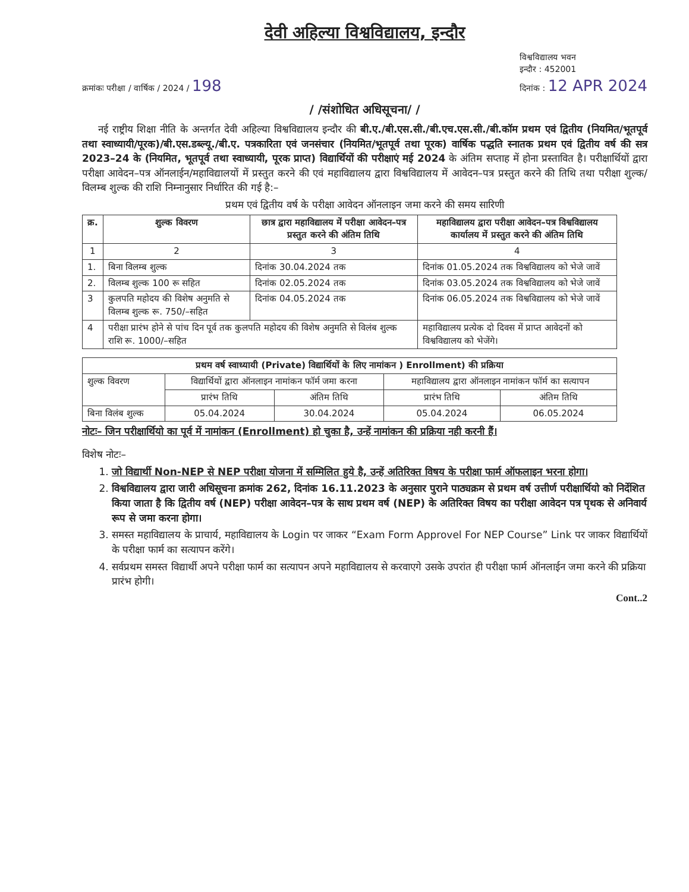देवी अहिल्या विश्वविद्यालय, इन्दौर
क्रमांकः परीक्षा / वार्षिक / 2024 / 198
विश्वविद्यालय भवन
इन्दौर : 452001
दिनांक : 12 APR 2024
/ /संशोधित अधिसूचना/ /
नई राष्ट्रीय शिक्षा नीति के अन्तर्गत देवी अहिल्या विश्वविद्यालय इन्दौर की बी.ए./बी.एस.सी./बी.एच.एस.सी./बी.कॉम प्रथम एवं द्वितीय (नियमित/भूतपूर्व तथा स्वाध्यायी/पूरक)/बी.एस.डब्ल्यू./बी.ए. पत्रकारिता एवं जनसंचार (नियमित/भूतपूर्व तथा पूरक) वार्षिक पद्धति स्नातक प्रथम एवं द्वितीय वर्ष की सत्र 2023–24 के (नियमित, भूतपूर्व तथा स्वाध्यायी, पूरक प्राप्त) विद्यार्थियों की परीक्षाएं मई 2024 के अंतिम सप्ताह में होना प्रस्तावित है। परीक्षार्थियों द्वारा परीक्षा आवेदन–पत्र ऑनलाईन/महाविद्यालयों में प्रस्तुत करने की एवं महाविद्यालय द्वारा विश्वविद्यालय में आवेदन–पत्र प्रस्तुत करने की तिथि तथा परीक्षा शुल्क/विलम्ब शुल्क की राशि निम्नानुसार निर्धारित की गई है:–
प्रथम एवं द्वितीय वर्ष के परीक्षा आवेदन ऑनलाइन जमा करने की समय सारिणी
| क्र. | शुल्क विवरण | छात्र द्वारा महाविद्यालय में परीक्षा आवेदन–पत्र प्रस्तुत करने की अंतिम तिथि | महाविद्यालय द्वारा परीक्षा आवेदन–पत्र विश्वविद्यालय कार्यालय में प्रस्तुत करने की अंतिम तिथि |
| --- | --- | --- | --- |
| 1 | 2 | 3 | 4 |
| 1. | बिना विलम्ब शुल्क | दिनांक 30.04.2024 तक | दिनांक 01.05.2024 तक विश्वविद्यालय को भेजे जावें |
| 2. | विलम्ब शुल्क 100 रू सहित | दिनांक 02.05.2024 तक | दिनांक 03.05.2024 तक विश्वविद्यालय को भेजे जावें |
| 3 | कुलपति महोदय की विशेष अनुमति से विलम्ब शुल्क रू. 750/–सहित | दिनांक 04.05.2024 तक | दिनांक 06.05.2024 तक विश्वविद्यालय को भेजे जावें |
| 4 | परीक्षा प्रारंभ होने से पांच दिन पूर्व तक कुलपति महोदय की विशेष अनुमति से विलंब शुल्क राशि रू. 1000/–सहित | | महाविद्यालय प्रत्येक दो दिवस में प्राप्त आवेदनों को विश्वविद्यालय को भेजेंगे। |
| प्रथम वर्ष स्वाध्यायी (Private) विद्यार्थियों के लिए नामांकन ) Enrollment) की प्रक्रिया | | | | |
| --- | --- | --- | --- | --- |
| शुल्क विवरण | विद्यार्थियों द्वारा ऑनलाइन नामांकन फॉर्म जमा करना | | महाविद्यालय द्वारा ऑनलाइन नामांकन फॉर्म का सत्यापन | |
| | प्रारंभ तिथि | अंतिम तिथि | प्रारंभ तिथि | अंतिम तिथि |
| बिना विलंब शुल्क | 05.04.2024 | 30.04.2024 | 05.04.2024 | 06.05.2024 |
नोटः– जिन परीक्षार्थियो का पूर्व में नामांकन (Enrollment) हो चुका है, उन्हें नामांकन की प्रक्रिया नही करनी हैं।
विशेष नोटः–
1. जो विद्यार्थी Non-NEP से NEP परीक्षा योजना में सम्मिलित हुये है, उन्हें अतिरिक्त विषय के परीक्षा फार्म ऑफलाइन भरना होगा।
2. विश्वविद्यालय द्वारा जारी अधिसूचना क्रमांक 262, दिनांक 16.11.2023 के अनुसार पुराने पाठ्यक्रम से प्रथम वर्ष उत्तीर्ण परीक्षार्थियो को निर्देशित किया जाता है कि द्वितीय वर्ष (NEP) परीक्षा आवेदन–पत्र के साथ प्रथम वर्ष (NEP) के अतिरिक्त विषय का परीक्षा आवेदन पत्र पृथक से अनिवार्य रूप से जमा करना होगा।
3. समस्त महाविद्यालय के प्राचार्य, महाविद्यालय के Login पर जाकर “Exam Form Approvel For NEP Course” Link पर जाकर विद्यार्थियों के परीक्षा फार्म का सत्यापन करेंगे।
4. सर्वप्रथम समस्त विद्यार्थी अपने परीक्षा फार्म का सत्यापन अपने महाविद्यालय से करवाएगे उसके उपरांत ही परीक्षा फार्म ऑनलाईन जमा करने की प्रक्रिया प्रारंभ होगी।
Cont..2